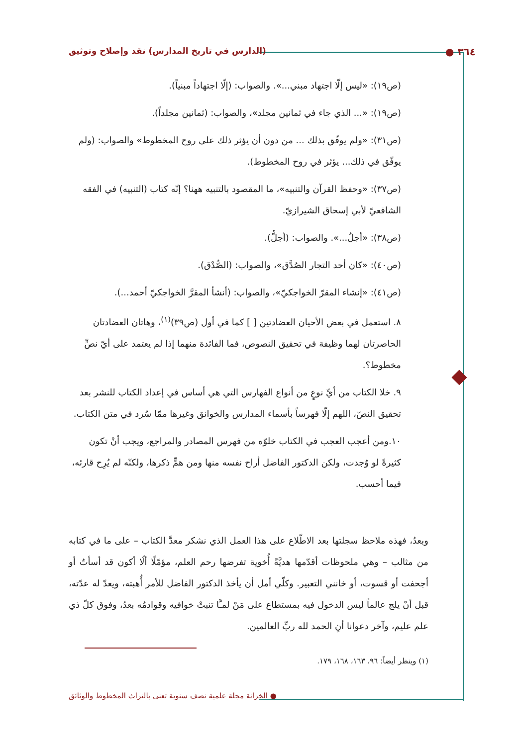٣٦٤ ● (الدارس في تاريخ المدارس) نقد وإصلاح وتوثيق
(ص١٩): «ليس إلّا اجتهاد مبني...». والصواب: (إلّا اجتهاداً مبنياً).
(ص١٩): «... الذي جاء في ثمانين مجلد»، والصواب: (ثمانين مجلداً).
(ص٣١): «ولم يوفّق بذلك ... من دون أن يؤثر ذلك على روح المخطوط» والصواب: (ولم يوفّق في ذلك... يؤثر في روح المخطوط).
(ص٣٧): «وحفظ القرآن والتنبيه»، ما المقصود بالتنبيه ههنا؟ إنّه كتاب (التنبيه) في الفقه الشافعيّ لأبي إسحاق الشيرازيّ.
(ص٣٨): «أجلُ...». والصواب: (أجلُّ).
(ص٤٠): «كان أحد التجار الصُدَّق»، والصواب: (الصُّدْق).
(ص٤١): «إنشاء المقرّ الخواجكيّ»، والصواب: (أنشأ المقرَّ الخواجكيّ أحمد...).
٨. استعمل في بعض الأحيان العضادتين [ ] كما في أول (ص٣٩)<sup>(١)</sup>، وهاتان العضادتان الحاصرتان لهما وظيفة في تحقيق النصوص، فما الفائدة منهما إذا لم يعتمد على أيّ نصٍّ مخطوط؟.
٩. خلا الكتاب من أيِّ نوعٍ من أنواع الفهارس التي هي أساس في إعداد الكتاب للنشر بعد تحقيق النصّ، اللهم إلّا فهرساً بأسماء المدارس والخوانق وغيرها ممّا سُرد في متن الكتاب.
١٠.ومن أعجب العجب في الكتاب خلوّه من فهرس المصادر والمراجع، ويجب أنْ تكون كثيرةً لو وُجدت، ولكن الدكتور الفاضل أراح نفسه منها ومن همٍّ ذكرها، ولكنّه لم يُرِح قارئه، فيما أحسب.
وبعدُ، فهذه ملاحظ سجلتها بعد الاطّلاع على هذا العمل الذي نشكر معدَّ الكتاب – على ما في كتابه من مثالب – وهي ملحوظات أقدّمها هديَّةً أُخوية تفرضها رحم العلم، مؤمّلًا ألّا أكون قد أسأتُ أو أجحفت أو قسوت، أو خانني التعبير. وكلّي أمل أن يأخذ الدكتور الفاضل للأمر أُهبته، ويعدّ له عدّته، قبل أنْ يلج عالماً ليس الدخول فيه بمستطاع على مَنْ لمـَّا تنبتْ خوافيه وقوادمُه بعدُ، وفوق كلّ ذي علم عليم، وآخر دعوانا أنِ الحمد لله ربِّ العالمين.
(١) وينظر أيضاً: ٩٦، ١٦٣، ١٦٨، ١٧٩.
● الخزانة مجلة علمية نصف سنوية تعنى بالتراث المخطوط والوثائق